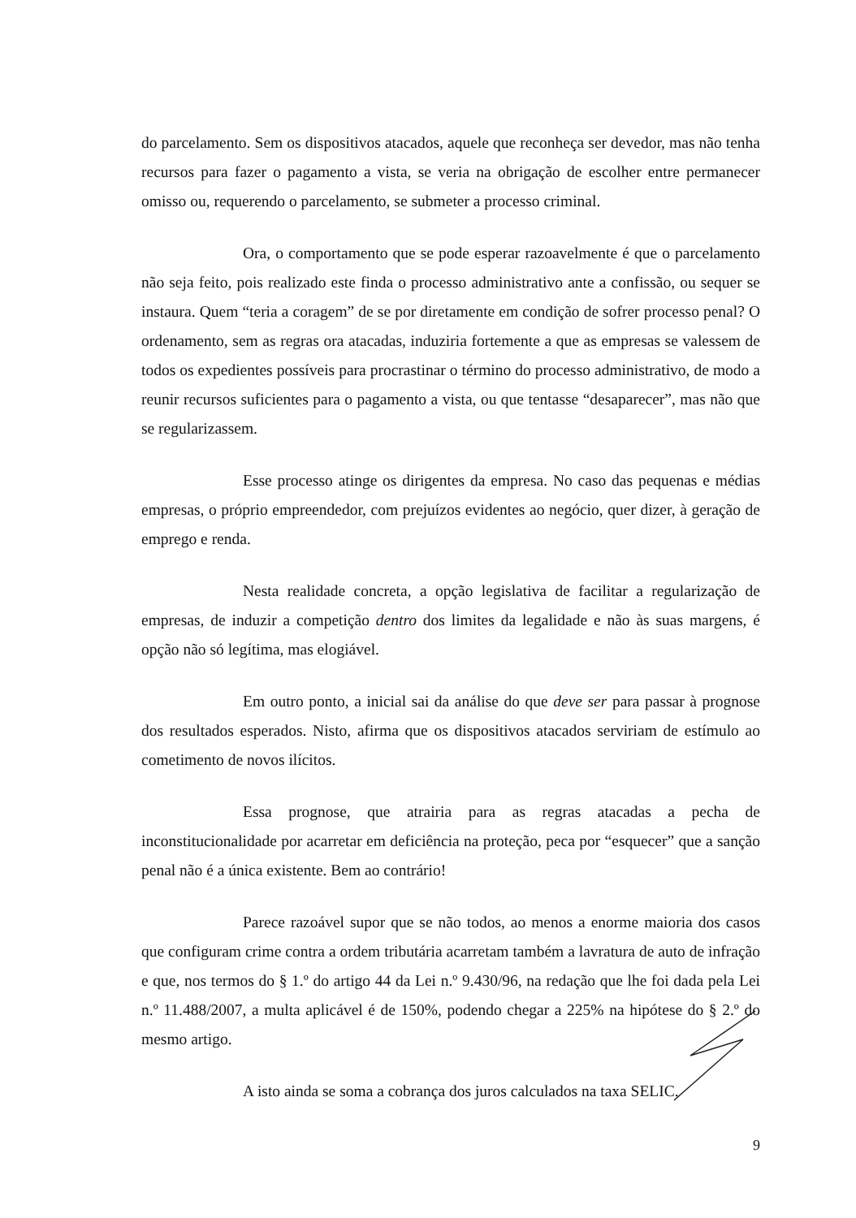do parcelamento. Sem os dispositivos atacados, aquele que reconheça ser devedor, mas não tenha recursos para fazer o pagamento a vista, se veria na obrigação de escolher entre permanecer omisso ou, requerendo o parcelamento, se submeter a processo criminal.
Ora, o comportamento que se pode esperar razoavelmente é que o parcelamento não seja feito, pois realizado este finda o processo administrativo ante a confissão, ou sequer se instaura. Quem “teria a coragem” de se por diretamente em condição de sofrer processo penal? O ordenamento, sem as regras ora atacadas, induziria fortemente a que as empresas se valessem de todos os expedientes possíveis para procrastinar o término do processo administrativo, de modo a reunir recursos suficientes para o pagamento a vista, ou que tentasse “desaparecer”, mas não que se regularizassem.
Esse processo atinge os dirigentes da empresa. No caso das pequenas e médias empresas, o próprio empreendedor, com prejuízos evidentes ao negócio, quer dizer, à geração de emprego e renda.
Nesta realidade concreta, a opção legislativa de facilitar a regularização de empresas, de induzir a competição dentro dos limites da legalidade e não às suas margens, é opção não só legítima, mas elogiável.
Em outro ponto, a inicial sai da análise do que deve ser para passar à prognose dos resultados esperados. Nisto, afirma que os dispositivos atacados serviriam de estímulo ao cometimento de novos ilícitos.
Essa prognose, que atrairia para as regras atacadas a pecha de inconstitucionalidade por acarretar em deficiência na proteção, peca por “esquecer” que a sanção penal não é a única existente. Bem ao contrário!
Parece razoável supor que se não todos, ao menos a enorme maioria dos casos que configuram crime contra a ordem tributária acarretam também a lavratura de auto de infração e que, nos termos do § 1.º do artigo 44 da Lei n.º 9.430/96, na redação que lhe foi dada pela Lei n.º 11.488/2007, a multa aplicável é de 150%, podendo chegar a 225% na hipótese do § 2.º do mesmo artigo.
A isto ainda se soma a cobrança dos juros calculados na taxa SELIC.
9